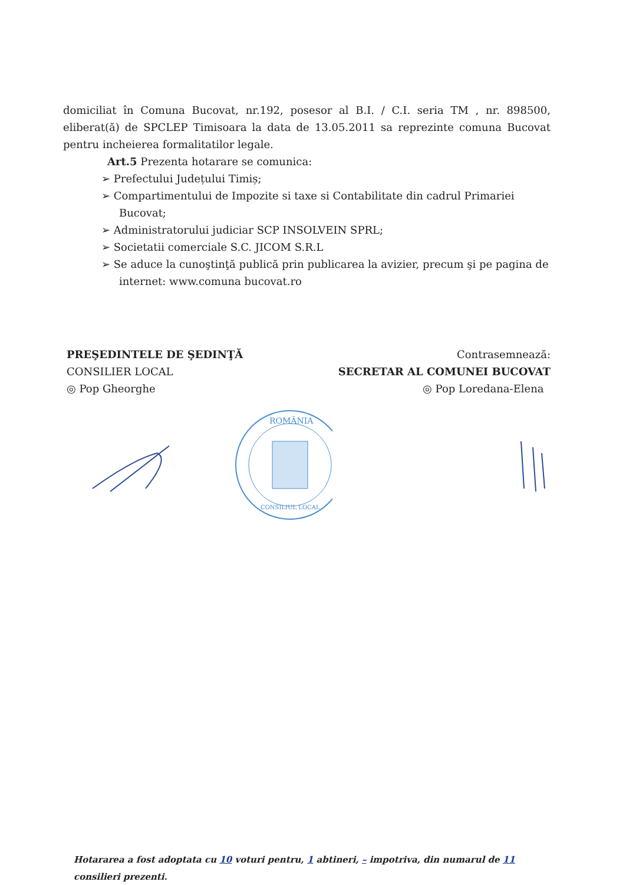domiciliat în Comuna Bucovat, nr.192, posesor al B.I. / C.I. seria TM , nr. 898500, eliberat(ă) de SPCLEP Timisoara la data de 13.05.2011 sa reprezinte comuna Bucovat pentru incheierea formalitatilor legale.
Art.5 Prezenta hotarare se comunica:
➢ Prefectului Județului Timiș;
➢ Compartimentului de Impozite si taxe si Contabilitate din cadrul Primariei Bucovat;
➢ Administratorului judiciar SCP INSOLVEIN SPRL;
➢ Societatii comerciale S.C. JICOM S.R.L
➢ Se aduce la cunoştinţă publică prin publicarea la avizier, precum şi pe pagina de internet: www.comuna bucovat.ro
PREŞEDINTELE DE ŞEDINŢĂ
CONSILIER LOCAL
◎ Pop Gheorghe
Contrasemnează:
SECRETAR AL COMUNEI BUCOVAT
◎ Pop Loredana-Elena
ROMÂNIA
CONSILIUL LOCAL
Hotararea a fost adoptata cu 10 voturi pentru, 1 abtineri, – impotriva, din numarul de 11 consilieri prezenti.